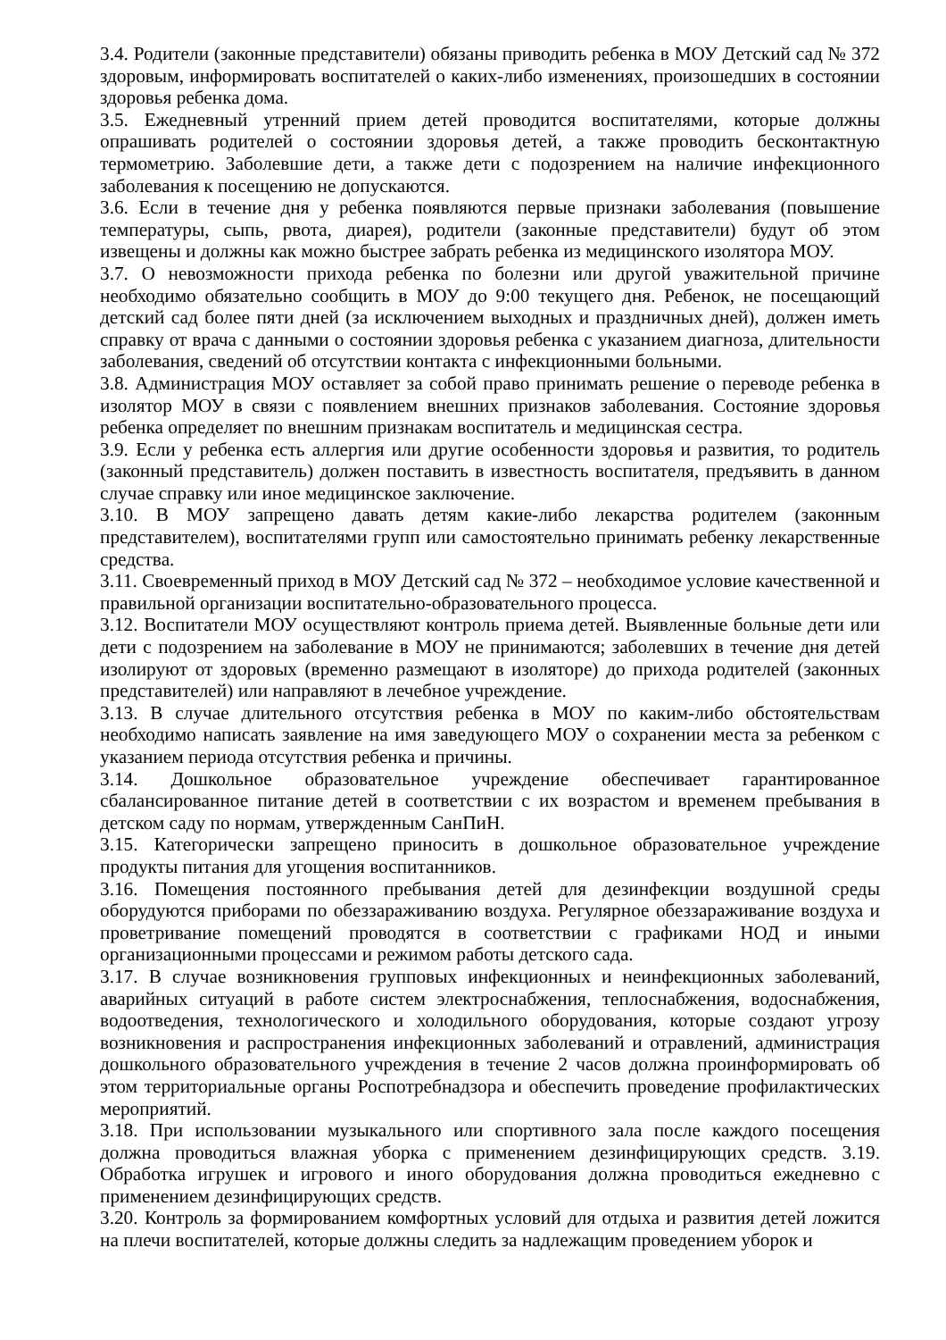3.4. Родители (законные представители) обязаны приводить ребенка в МОУ Детский сад № 372 здоровым, информировать воспитателей о каких-либо изменениях, произошедших в состоянии здоровья ребенка дома.
3.5. Ежедневный утренний прием детей проводится воспитателями, которые должны опрашивать родителей о состоянии здоровья детей, а также проводить бесконтактную термометрию. Заболевшие дети, а также дети с подозрением на наличие инфекционного заболевания к посещению не допускаются.
3.6. Если в течение дня у ребенка появляются первые признаки заболевания (повышение температуры, сыпь, рвота, диарея), родители (законные представители) будут об этом извещены и должны как можно быстрее забрать ребенка из медицинского изолятора МОУ.
3.7. О невозможности прихода ребенка по болезни или другой уважительной причине необходимо обязательно сообщить в МОУ до 9:00 текущего дня. Ребенок, не посещающий детский сад более пяти дней (за исключением выходных и праздничных дней), должен иметь справку от врача с данными о состоянии здоровья ребенка с указанием диагноза, длительности заболевания, сведений об отсутствии контакта с инфекционными больными.
3.8. Администрация МОУ оставляет за собой право принимать решение о переводе ребенка в изолятор МОУ в связи с появлением внешних признаков заболевания. Состояние здоровья ребенка определяет по внешним признакам воспитатель и медицинская сестра.
3.9. Если у ребенка есть аллергия или другие особенности здоровья и развития, то родитель (законный представитель) должен поставить в известность воспитателя, предъявить в данном случае справку или иное медицинское заключение.
3.10. В МОУ запрещено давать детям какие-либо лекарства родителем (законным представителем), воспитателями групп или самостоятельно принимать ребенку лекарственные средства.
3.11. Своевременный приход в МОУ Детский сад № 372 – необходимое условие качественной и правильной организации воспитательно-образовательного процесса.
3.12. Воспитатели МОУ осуществляют контроль приема детей. Выявленные больные дети или дети с подозрением на заболевание в МОУ не принимаются; заболевших в течение дня детей изолируют от здоровых (временно размещают в изоляторе) до прихода родителей (законных представителей) или направляют в лечебное учреждение.
3.13. В случае длительного отсутствия ребенка в МОУ по каким-либо обстоятельствам необходимо написать заявление на имя заведующего МОУ о сохранении места за ребенком с указанием периода отсутствия ребенка и причины.
3.14. Дошкольное образовательное учреждение обеспечивает гарантированное сбалансированное питание детей в соответствии с их возрастом и временем пребывания в детском саду по нормам, утвержденным СанПиН.
3.15. Категорически запрещено приносить в дошкольное образовательное учреждение продукты питания для угощения воспитанников.
3.16. Помещения постоянного пребывания детей для дезинфекции воздушной среды оборудуются приборами по обеззараживанию воздуха. Регулярное обеззараживание воздуха и проветривание помещений проводятся в соответствии с графиками НОД и иными организационными процессами и режимом работы детского сада.
3.17. В случае возникновения групповых инфекционных и неинфекционных заболеваний, аварийных ситуаций в работе систем электроснабжения, теплоснабжения, водоснабжения, водоотведения, технологического и холодильного оборудования, которые создают угрозу возникновения и распространения инфекционных заболеваний и отравлений, администрация дошкольного образовательного учреждения в течение 2 часов должна проинформировать об этом территориальные органы Роспотребнадзора и обеспечить проведение профилактических мероприятий.
3.18. При использовании музыкального или спортивного зала после каждого посещения должна проводиться влажная уборка с применением дезинфицирующих средств. 3.19. Обработка игрушек и игрового и иного оборудования должна проводиться ежедневно с применением дезинфицирующих средств.
3.20. Контроль за формированием комфортных условий для отдыха и развития детей ложится на плечи воспитателей, которые должны следить за надлежащим проведением уборок и